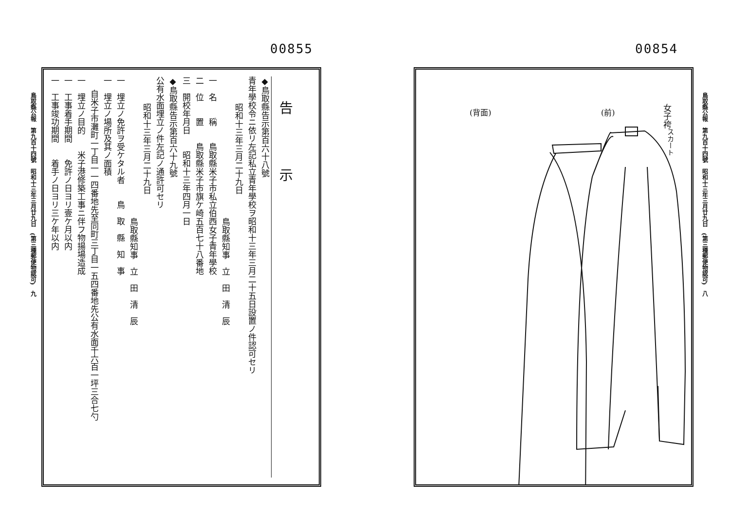00854
女子袴<sup>スカート</sup>
(前)
(背面)
鳥取縣公報　第九百十四號　昭和十三年三月廿九日　(第三種郵便物認可)　八
00855
鳥取縣公報　第九百十四號　昭和十三年三月廿九日　(第三種郵便物認可)　九
告示
◆鳥取縣告示第百六十八號
青年學校令ニ依リ左記私立青年學校ヲ昭和十三年三月二十五日設置ノ件認可セリ
昭和十三年三月二十九日
鳥取縣知事　立　田　清　辰
一　名　　稱　　鳥取縣米子市私立伯西女子青年學校
二　位　　置　　鳥取縣米子市旗ケ崎五百七十八番地
三　開校年月日　　昭和十三年四月一日
◆鳥取縣告示第百六十九號
公有水面埋立ノ件左記ノ通許可セリ
昭和十三年三月二十九日
鳥取縣知事　立　田　清　辰
一　埋立ノ免許ヲ受ケタル者　　鳥　取　縣　知　事
一　埋立ノ場所及其ノ面積
自米子市灘町一丁目一一四番地先至同町三丁目一五四番地先公有水面千六百一坪三合七勺
一　埋立ノ目的　　米子港修築工事ニ伴フ物揚場造成
一　工事着手期間　　免許ノ日ヨリ壹ケ月以内
一　工事竣功期間　　着手ノ日ヨリ三ケ年以内